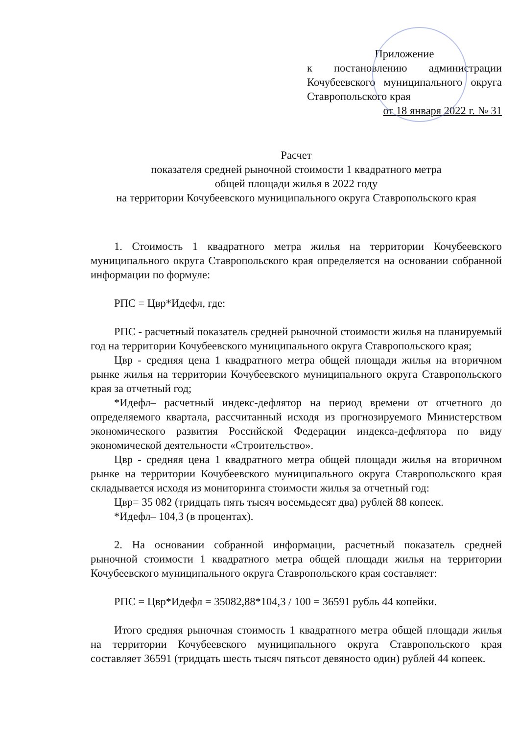Приложение
к постановлению администрации Кочубеевского муниципального округа Ставропольского края
от 18 января 2022 г. № 31
Расчет
показателя средней рыночной стоимости 1 квадратного метра
общей площади жилья в 2022 году
на территории Кочубеевского муниципального округа Ставропольского края
1. Стоимость 1 квадратного метра жилья на территории Кочубеевского муниципального округа Ставропольского края определяется на основании собранной информации по формуле:
РПС = Цвр*Идефл, где:
РПС - расчетный показатель средней рыночной стоимости жилья на планируемый год на территории Кочубеевского муниципального округа Ставропольского края;
Цвр - средняя цена 1 квадратного метра общей площади жилья на вторичном рынке жилья на территории Кочубеевского муниципального округа Ставропольского края за отчетный год;
*Идефл– расчетный индекс-дефлятор на период времени от отчетного до определяемого квартала, рассчитанный исходя из прогнозируемого Министерством экономического развития Российской Федерации индекса-дефлятора по виду экономической деятельности «Строительство».
Цвр - средняя цена 1 квадратного метра общей площади жилья на вторичном рынке на территории Кочубеевского муниципального округа Ставропольского края складывается исходя из мониторинга стоимости жилья за отчетный год:
Цвр= 35 082 (тридцать пять тысяч восемьдесят два) рублей 88 копеек.
*Идефл– 104,3 (в процентах).
2. На основании собранной информации, расчетный показатель средней рыночной стоимости 1 квадратного метра общей площади жилья на территории Кочубеевского муниципального округа Ставропольского края составляет:
РПС = Цвр*Идефл = 35082,88*104,3 / 100 = 36591 рубль 44 копейки.
Итого средняя рыночная стоимость 1 квадратного метра общей площади жилья на территории Кочубеевского муниципального округа Ставропольского края составляет 36591 (тридцать шесть тысяч пятьсот девяносто один) рублей 44 копеек.